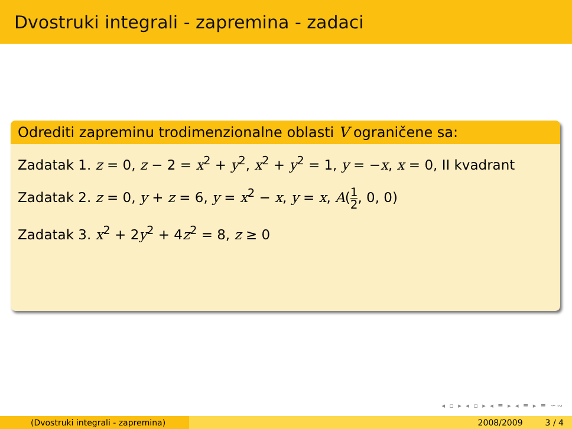Dvostruki integrali - zapremina - zadaci
Odrediti zapreminu trodimenzionalne oblasti V ograničene sa:
Zadatak 1. z = 0, z − 2 = x<sup>2</sup> + y<sup>2</sup>, x<sup>2</sup> + y<sup>2</sup> = 1, y = −x, x = 0, II kvadrant
Zadatak 2. z = 0, y + z = 6, y = x<sup>2</sup> − x, y = x, A(1 2, 0, 0)
Zadatak 3. x<sup>2</sup> + 2y<sup>2</sup> + 4z<sup>2</sup> = 8, z ≥ 0
◂ ▫ ▸ ◂ ▫ ▸ ◂ ≡ ▸ ◂ ≡ ▸ ≡ ∽∾
(Dvostruki integrali - zapremina) 2008/2009 3 / 4